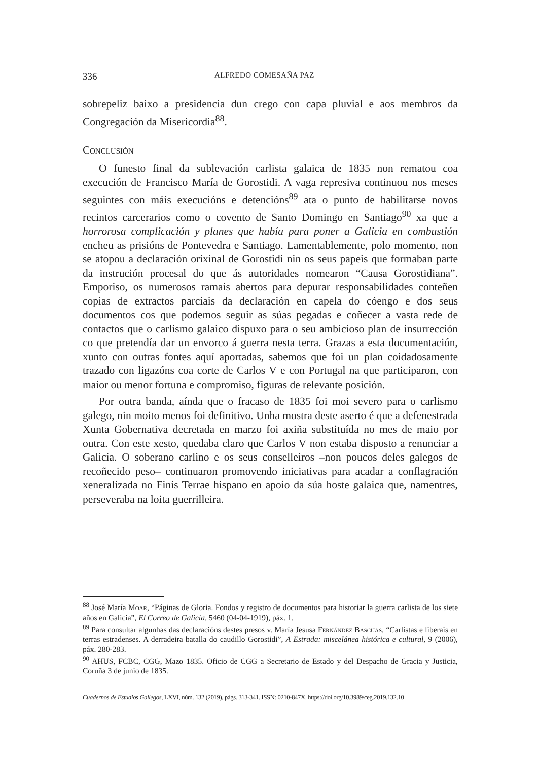336 ALFREDO COMESAÑA PAZ
sobrepeliz baixo a presidencia dun crego con capa pluvial e aos membros da Congregación da Misericordia<sup>88</sup>.
Conclusión
O funesto final da sublevación carlista galaica de 1835 non rematou coa execución de Francisco María de Gorostidi. A vaga represiva continuou nos meses seguintes con máis execucións e detencións<sup>89</sup> ata o punto de habilitarse novos recintos carcerarios como o covento de Santo Domingo en Santiago<sup>90</sup> xa que a horrorosa complicación y planes que había para poner a Galicia en combustión encheu as prisións de Pontevedra e Santiago. Lamentablemente, polo momento, non se atopou a declaración orixinal de Gorostidi nin os seus papeis que formaban parte da instrución procesal do que ás autoridades nomearon “Causa Gorostidiana”. Emporiso, os numerosos ramais abertos para depurar responsabilidades conteñen copias de extractos parciais da declaración en capela do cóengo e dos seus documentos cos que podemos seguir as súas pegadas e coñecer a vasta rede de contactos que o carlismo galaico dispuxo para o seu ambicioso plan de insurrección co que pretendía dar un envorco á guerra nesta terra. Grazas a esta documentación, xunto con outras fontes aquí aportadas, sabemos que foi un plan coidadosamente trazado con ligazóns coa corte de Carlos V e con Portugal na que participaron, con maior ou menor fortuna e compromiso, figuras de relevante posición.
Por outra banda, aínda que o fracaso de 1835 foi moi severo para o carlismo galego, nin moito menos foi definitivo. Unha mostra deste aserto é que a defenestrada Xunta Gobernativa decretada en marzo foi axiña substituída no mes de maio por outra. Con este xesto, quedaba claro que Carlos V non estaba disposto a renunciar a Galicia. O soberano carlino e os seus conselleiros –non poucos deles galegos de recoñecido peso– continuaron promovendo iniciativas para acadar a conflagración xeneralizada no Finis Terrae hispano en apoio da súa hoste galaica que, namentres, perseveraba na loita guerrilleira.
<sup>88</sup> José María Moar, “Páginas de Gloria. Fondos y registro de documentos para historiar la guerra carlista de los siete años en Galicia”, El Correo de Galicia, 5460 (04-04-1919), páx. 1.
<sup>89</sup> Para consultar algunhas das declaracións destes presos v. María Jesusa Fernández Bascuas, “Carlistas e liberais en terras estradenses. A derradeira batalla do caudillo Gorostidi”, A Estrada: miscelánea histórica e cultural, 9 (2006), páx. 280-283.
<sup>90</sup> AHUS, FCBC, CGG, Mazo 1835. Oficio de CGG a Secretario de Estado y del Despacho de Gracia y Justicia, Coruña 3 de junio de 1835.
Cuadernos de Estudios Gallegos, LXVI, núm. 132 (2019), págs. 313-341. ISSN: 0210-847X. https://doi.org/10.3989/ceg.2019.132.10